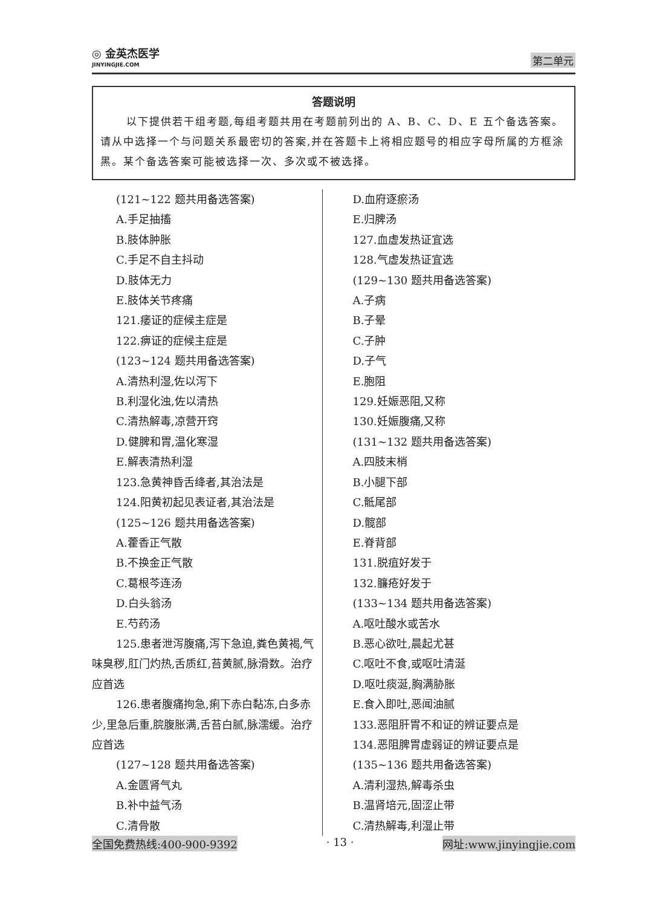◎ 金英杰医学
JINYINGJIE.COM
第二单元
答题说明
以下提供若干组考题,每组考题共用在考题前列出的 A、B、C、D、E 五个备选答案。
请从中选择一个与问题关系最密切的答案,并在答题卡上将相应题号的相应字母所属的方框涂黑。某个备选答案可能被选择一次、多次或不被选择。
(121~122 题共用备选答案)
A.手足抽搐
B.肢体肿胀
C.手足不自主抖动
D.肢体无力
E.肢体关节疼痛
121.痿证的症候主症是
122.痹证的症候主症是
(123~124 题共用备选答案)
A.清热利湿,佐以泻下
B.利湿化浊,佐以清热
C.清热解毒,凉营开窍
D.健脾和胃,温化寒湿
E.解表清热利湿
123.急黄神昏舌绛者,其治法是
124.阳黄初起见表证者,其治法是
(125~126 题共用备选答案)
A.藿香正气散
B.不换金正气散
C.葛根芩连汤
D.白头翁汤
E.芍药汤
125.患者泄泻腹痛,泻下急迫,粪色黄褐,气味臭秽,肛门灼热,舌质红,苔黄腻,脉滑数。治疗应首选
126.患者腹痛拘急,痢下赤白黏冻,白多赤少,里急后重,脘腹胀满,舌苔白腻,脉濡缓。治疗应首选
(127~128 题共用备选答案)
A.金匮肾气丸
B.补中益气汤
C.清骨散
D.血府逐瘀汤
E.归脾汤
127.血虚发热证宜选
128.气虚发热证宜选
(129~130 题共用备选答案)
A.子病
B.子晕
C.子肿
D.子气
E.胞阻
129.妊娠恶阻,又称
130.妊娠腹痛,又称
(131~132 题共用备选答案)
A.四肢末梢
B.小腿下部
C.骶尾部
D.髋部
E.脊背部
131.脱疽好发于
132.臁疮好发于
(133~134 题共用备选答案)
A.呕吐酸水或苦水
B.恶心欲吐,晨起尤甚
C.呕吐不食,或呕吐清涎
D.呕吐痰涎,胸满胁胀
E.食入即吐,恶闻油腻
133.恶阻肝胃不和证的辨证要点是
134.恶阻脾胃虚弱证的辨证要点是
(135~136 题共用备选答案)
A.清利湿热,解毒杀虫
B.温肾培元,固涩止带
C.清热解毒,利湿止带
全国免费热线:400-900-9392 · 13 · 网址:www.jinyingjie.com